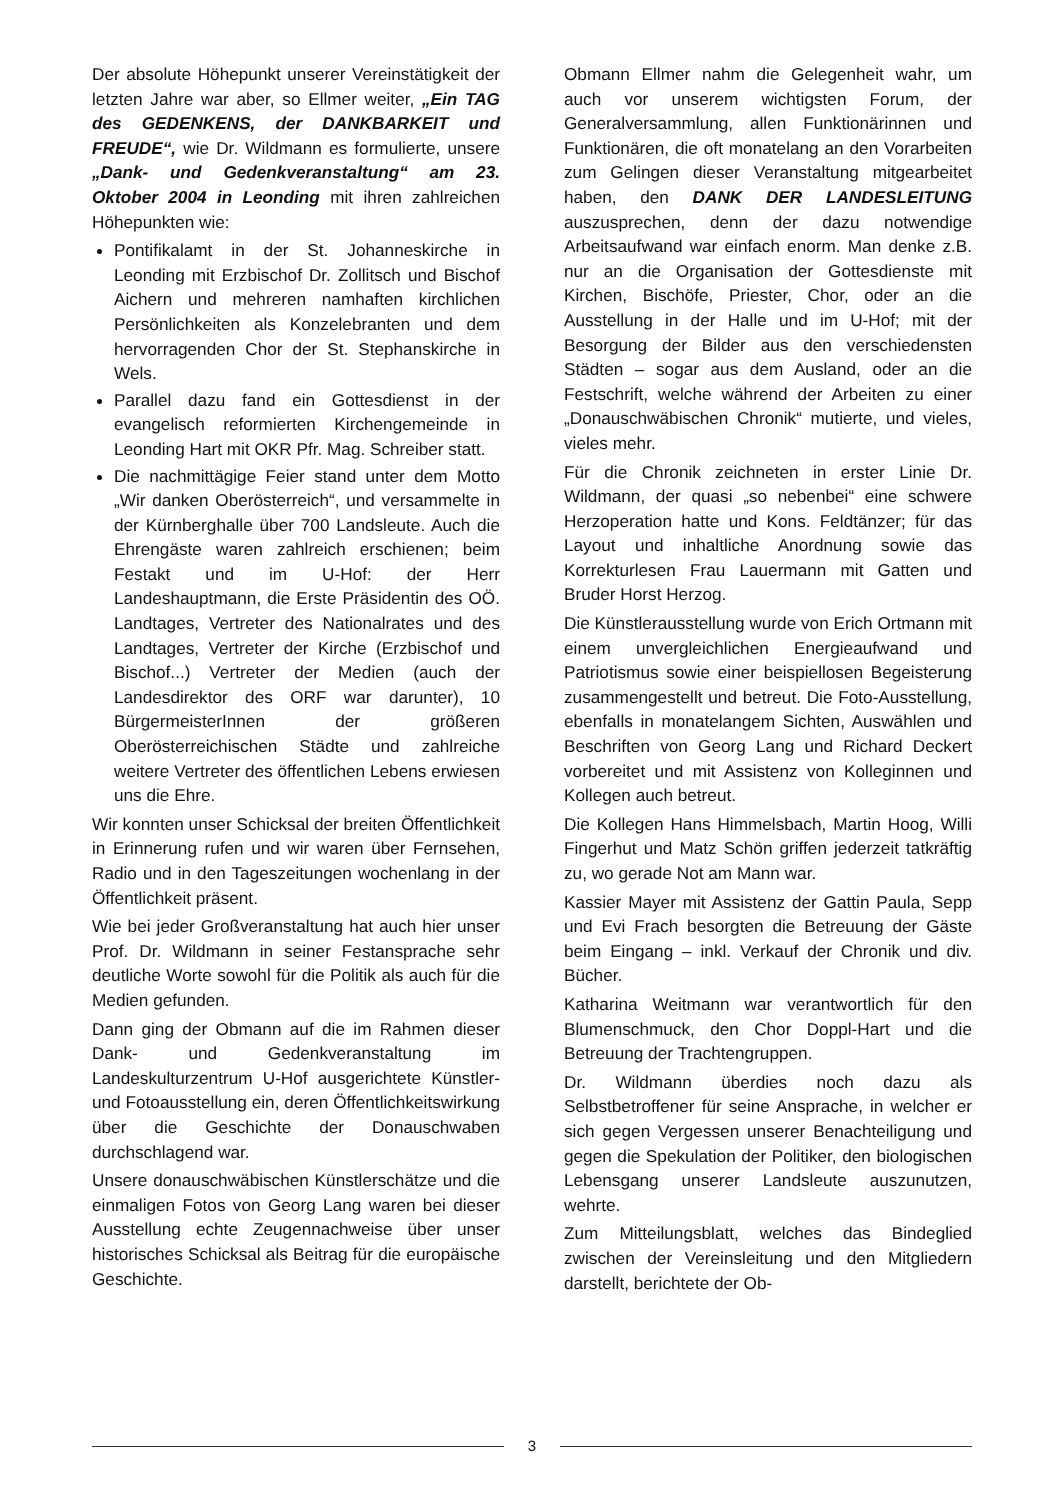Der absolute Höhepunkt unserer Vereinstätigkeit der letzten Jahre war aber, so Ellmer weiter, „Ein TAG des GEDENKENS, der DANKBARKEIT und FREUDE“, wie Dr. Wildmann es formulierte, unsere „Dank- und Gedenkveranstaltung“ am 23. Oktober 2004 in Leonding mit ihren zahlreichen Höhepunkten wie:
Pontifikalamt in der St. Johanneskirche in Leonding mit Erzbischof Dr. Zollitsch und Bischof Aichern und mehreren namhaften kirchlichen Persönlichkeiten als Konzelebranten und dem hervorragenden Chor der St. Stephanskirche in Wels.
Parallel dazu fand ein Gottesdienst in der evangelisch reformierten Kirchengemeinde in Leonding Hart mit OKR Pfr. Mag. Schreiber statt.
Die nachmittägige Feier stand unter dem Motto „Wir danken Oberösterreich“, und versammelte in der Kürnberghalle über 700 Landsleute. Auch die Ehrengäste waren zahlreich erschienen; beim Festakt und im U-Hof: der Herr Landeshauptmann, die Erste Präsidentin des OÖ. Landtages, Vertreter des Nationalrates und des Landtages, Vertreter der Kirche (Erzbischof und Bischof...) Vertreter der Medien (auch der Landesdirektor des ORF war darunter), 10 BürgermeisterInnen der größeren Oberösterreichischen Städte und zahlreiche weitere Vertreter des öffentlichen Lebens erwiesen uns die Ehre.
Wir konnten unser Schicksal der breiten Öffentlichkeit in Erinnerung rufen und wir waren über Fernsehen, Radio und in den Tageszeitungen wochenlang in der Öffentlichkeit präsent.
Wie bei jeder Großveranstaltung hat auch hier unser Prof. Dr. Wildmann in seiner Festansprache sehr deutliche Worte sowohl für die Politik als auch für die Medien gefunden.
Dann ging der Obmann auf die im Rahmen dieser Dank- und Gedenkveranstaltung im Landeskulturzentrum U-Hof ausgerichtete Künstler- und Fotoausstellung ein, deren Öffentlichkeitswirkung über die Geschichte der Donauschwaben durchschlagend war.
Unsere donauschwäbischen Künstlerschätze und die einmaligen Fotos von Georg Lang waren bei dieser Ausstellung echte Zeugennachweise über unser historisches Schicksal als Beitrag für die europäische Geschichte.
Obmann Ellmer nahm die Gelegenheit wahr, um auch vor unserem wichtigsten Forum, der Generalversammlung, allen Funktionärinnen und Funktionären, die oft monatelang an den Vorarbeiten zum Gelingen dieser Veranstaltung mitgearbeitet haben, den DANK DER LANDESLEITUNG auszusprechen, denn der dazu notwendige Arbeitsaufwand war einfach enorm. Man denke z.B. nur an die Organisation der Gottesdienste mit Kirchen, Bischöfe, Priester, Chor, oder an die Ausstellung in der Halle und im U-Hof; mit der Besorgung der Bilder aus den verschiedensten Städten – sogar aus dem Ausland, oder an die Festschrift, welche während der Arbeiten zu einer „Donauschwäbischen Chronik“ mutierte, und vieles, vieles mehr.
Für die Chronik zeichneten in erster Linie Dr. Wildmann, der quasi „so nebenbei“ eine schwere Herzoperation hatte und Kons. Feldtänzer; für das Layout und inhaltliche Anordnung sowie das Korrekturlesen Frau Lauermann mit Gatten und Bruder Horst Herzog.
Die Künstlerausstellung wurde von Erich Ortmann mit einem unvergleichlichen Energieaufwand und Patriotismus sowie einer beispiellosen Begeisterung zusammengestellt und betreut. Die Foto-Ausstellung, ebenfalls in monatelangem Sichten, Auswählen und Beschriften von Georg Lang und Richard Deckert vorbereitet und mit Assistenz von Kolleginnen und Kollegen auch betreut.
Die Kollegen Hans Himmelsbach, Martin Hoog, Willi Fingerhut und Matz Schön griffen jederzeit tatkräftig zu, wo gerade Not am Mann war.
Kassier Mayer mit Assistenz der Gattin Paula, Sepp und Evi Frach besorgten die Betreuung der Gäste beim Eingang – inkl. Verkauf der Chronik und div. Bücher.
Katharina Weitmann war verantwortlich für den Blumenschmuck, den Chor Doppl-Hart und die Betreuung der Trachtengruppen.
Dr. Wildmann überdies noch dazu als Selbstbetroffener für seine Ansprache, in welcher er sich gegen Vergessen unserer Benachteiligung und gegen die Spekulation der Politiker, den biologischen Lebensgang unserer Landsleute auszunutzen, wehrte.
Zum Mitteilungsblatt, welches das Bindeglied zwischen der Vereinsleitung und den Mitgliedern darstellt, berichtete der Ob-
3